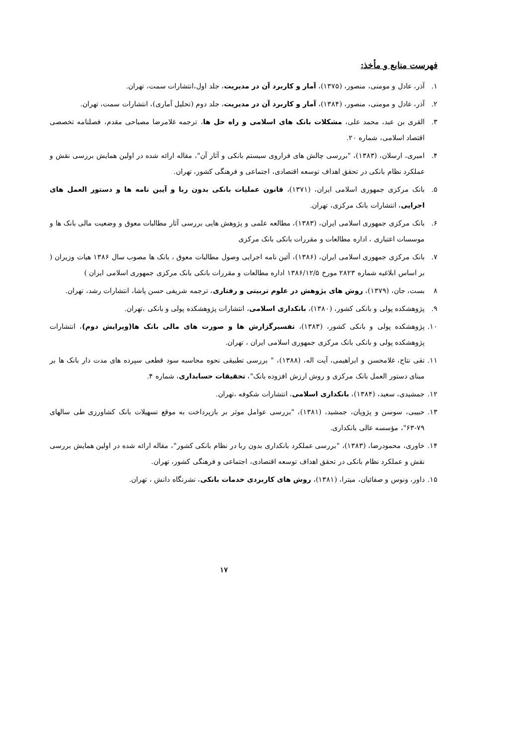فهرست منابع و مأخذ:
۱. آذر، عادل و مومنی، منصور، (۱۳۷۵)، آمار و کاربرد آن در مدیریت، جلد اول،انتشارات سمت، تهران.
۲. آذر، عادل و مومنی، منصور، (۱۳۸۴)، آمار و کاربرد آن در مدیریت، جلد دوم (تحلیل آماری)، انتشارات سمت، تهران.
۳. القری بن عبد، محمد علی، مشکلات بانک های اسلامی و راه حل ها، ترجمه غلامرضا مصباحی مقدم، فصلنامه تخصصی اقتصاد اسلامی، شماره ۲۰.
۴. امیری، ارسلان، (۱۳۸۳)، "بررسی چالش های فراروی سیستم بانکی و آثار آن"، مقاله ارائه شده در اولین همایش بررسی نقش و عملکرد نظام بانکی در تحقق اهداف توسعه اقتصادی، اجتماعی و فرهنگی کشور، تهران.
۵. بانک مرکزی جمهوری اسلامی ایران، (۱۳۷۱)، قانون عملیات بانکی بدون ربا و آیین نامه ها و دستور العمل های اجرایی، انتشارات بانک مرکزی، تهران.
۶. بانک مرکزی جمهوری اسلامی ایران، (۱۳۸۳)، مطالعه علمی و پژوهش هایی بررسی آثار مطالبات معوق و وضعیت مالی بانک ها و موسسات اعتباری ، اداره مطالعات و مقررات بانکی بانک مرکزی
۷. بانک مرکزی جمهوری اسلامی ایران، (۱۳۸۶)، آئین نامه اجرایی وصول مطالبات معوق ، بانک ها مصوب سال ۱۳۸۶ هیات وزیران ( بر اساس ابلاغیه شماره ۲۸۲۳ مورخ ۱۳۸۶/۱۲/۵ اداره مطالعات و مقررات بانکی بانک مرکزی جمهوری اسلامی ایران )
۸ بست، جان، (۱۳۷۹)، روش های پژوهش در علوم تربیتی و رفتاری، ترجمه شریفی حسن پاشا، انتشارات رشد، تهران.
۹. پژوهشکده پولی و بانکی کشور، (۱۳۸۰)، بانکداری اسلامی، انتشارات پژوهشکده پولی و بانکی ،تهران.
۱۰. پژوهشکده پولی و بانکی کشور، (۱۳۸۳)، تفسیرگزارش ها و صورت های مالی بانک ها(ویرایش دوم)، انتشارات پژوهشکده پولی و بانکی بانک مرکزی جمهوری اسلامی ایران ، تهران.
۱۱. تقی نتاج، غلامحسن و ابراهیمی، آیت اله، (۱۳۸۸)، " بررسی تطبیقی نحوه محاسبه سود قطعی سپرده های مدت دار بانک ها بر مبنای دستور العمل بانک مرکزی و روش ارزش افزوده بانک"، تحقیقات حسابداری، شماره ۴.
۱۲. جمشیدی، سعید، (۱۳۸۴)، بانکداری اسلامی، انتشارات شکوفه ،تهران.
۱۳. حبیبی، سوسن و پژویان، جمشید، (۱۳۸۱)، "بررسی عوامل موثر بر بازپرداخت به موقع تسهیلات بانک کشاورزی طی سالهای ۷۹-۶۳"، مؤسسه عالی بانکداری.
۱۴. خاوری، محمودرضا، (۱۳۸۳)، "بررسی عملکرد بانکداری بدون ربا در نظام بانکی کشور"، مقاله ارائه شده در اولین همایش بررسی نقش و عملکرد نظام بانکی در تحقق اهداف توسعه اقتصادی، اجتماعی و فرهنگی کشور، تهران.
۱۵. داور، ونوس و صفائیان، میترا، (۱۳۸۱)، روش های کاربردی خدمات بانکی، نشرنگاه دانش ، تهران.
۱۷